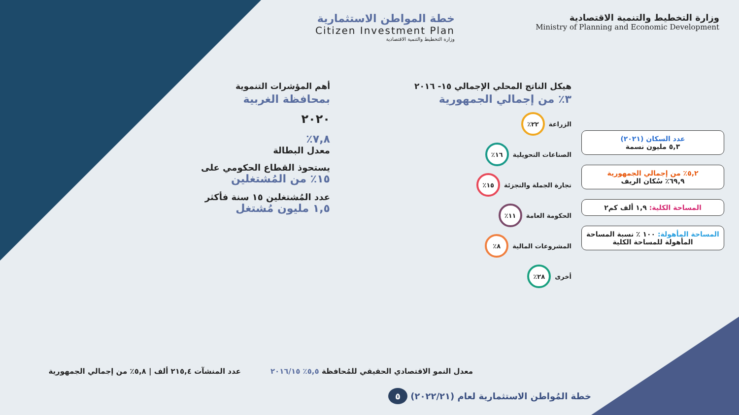وزارة التخطيط والتنمية الاقتصادية
Ministry of Planning and Economic Development
خطة المواطن الاستثمارية
Citizen Investment Plan
وزارة التخطيط والتنمية الاقتصادية
عدد السكان (٢٠٢١)
٥,٣ مليون نسمة
٥,٢٪ من إجمالي الجمهورية
٦٩,٩٪ سُكان الريف
المساحة الكلية: ١,٩ ألف كم٢
المساحة المأهولة: ١٠٠ ٪ نسبة المساحة المأهولة للمساحة الكلية
هيكل الناتج المحلي الإجمالي ١٥- ٢٠١٦
٣٪ من إجمالي الجمهورية
الزراعة
٢٢٪
الصناعات التحويلية
١٦٪
تجارة الجملة والتجزئة
١٥٪
الحكومة العامة
١١٪
المشروعات المالية
٨٪
أخرى
٢٨٪
أهم المؤشرات التنموية
بمحافظة الغربية
٢٠٢٠
٧,٨٪
معدل البطالة
يستحوذ القطاع الحكومي على
١٥٪ من المُشتغلين
عدد المُشتغلين ١٥ سنة فأكثر
١,٥ مليون مُشتغل
معدل النمو الاقتصادي الحقيقي للمُحافظة ٥,٥٪ ٢٠١٦/١٥
عدد المنشآت ٢١٥,٤ ألف | ٥,٨٪ من إجمالي الجمهورية
خطة المُواطن الاستثمارية لعام (٢٠٢٢/٢١) ٥